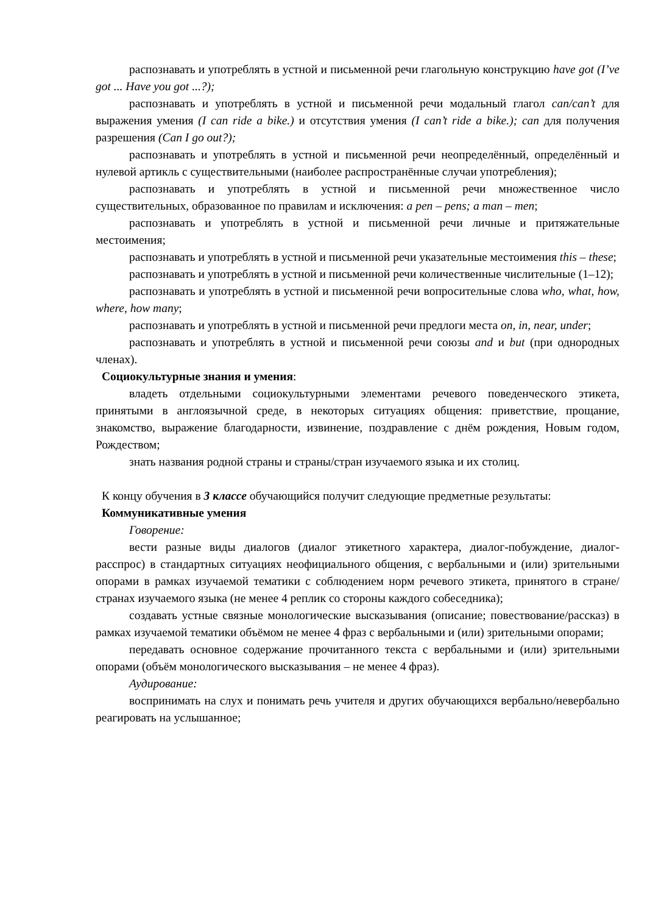распознавать и употреблять в устной и письменной речи глагольную конструкцию have got (I’ve got ... Have you got ...?);
распознавать и употреблять в устной и письменной речи модальный глагол can/can’t для выражения умения (I can ride a bike.) и отсутствия умения (I can’t ride a bike.); can для получения разрешения (Can I go out?);
распознавать и употреблять в устной и письменной речи неопределённый, определённый и нулевой артикль с существительными (наиболее распространённые случаи употребления);
распознавать и употреблять в устной и письменной речи множественное число существительных, образованное по правилам и исключения: a pen – pens; a man – men;
распознавать и употреблять в устной и письменной речи личные и притяжательные местоимения;
распознавать и употреблять в устной и письменной речи указательные местоимения this – these;
распознавать и употреблять в устной и письменной речи количественные числительные (1–12);
распознавать и употреблять в устной и письменной речи вопросительные слова who, what, how, where, how many;
распознавать и употреблять в устной и письменной речи предлоги места on, in, near, under;
распознавать и употреблять в устной и письменной речи союзы and и but (при однородных членах).
Социокультурные знания и умения:
владеть отдельными социокультурными элементами речевого поведенческого этикета, принятыми в англоязычной среде, в некоторых ситуациях общения: приветствие, прощание, знакомство, выражение благодарности, извинение, поздравление с днём рождения, Новым годом, Рождеством;
знать названия родной страны и страны/стран изучаемого языка и их столиц.
К концу обучения в 3 классе обучающийся получит следующие предметные результаты:
Коммуникативные умения
Говорение:
вести разные виды диалогов (диалог этикетного характера, диалог-побуждение, диалог-расспрос) в стандартных ситуациях неофициального общения, с вербальными и (или) зрительными опорами в рамках изучаемой тематики с соблюдением норм речевого этикета, принятого в стране/странах изучаемого языка (не менее 4 реплик со стороны каждого собеседника);
создавать устные связные монологические высказывания (описание; повествование/рассказ) в рамках изучаемой тематики объёмом не менее 4 фраз с вербальными и (или) зрительными опорами;
передавать основное содержание прочитанного текста с вербальными и (или) зрительными опорами (объём монологического высказывания – не менее 4 фраз).
Аудирование:
воспринимать на слух и понимать речь учителя и других обучающихся вербально/невербально реагировать на услышанное;